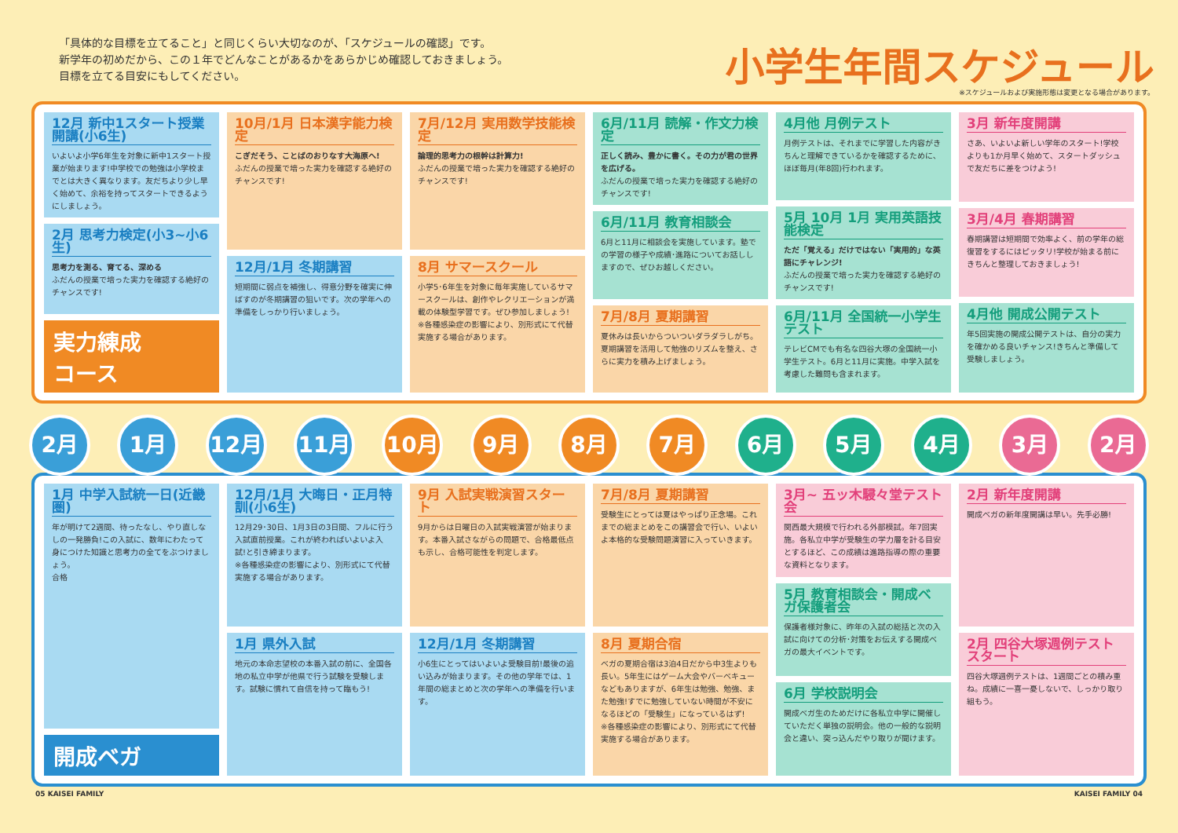「具体的な目標を立てること」と同じくらい大切なのが、「スケジュールの確認」です。
新学年の初めだから、この１年でどんなことがあるかをあらかじめ確認しておきましょう。
目標を立てる目安にもしてください。
小学生年間スケジュール
※スケジュールおよび実施形態は変更となる場合があります。
12月 新中1スタート授業開講(小6生)
いよいよ小学6年生を対象に新中1スタート授業が始まります!中学校での勉強は小学校までとは大きく異なります。友だちより少し早く始めて、余裕を持ってスタートできるようにしましょう。
2月 思考力検定(小3~小6生)
思考力を測る、育てる、深める
ふだんの授業で培った実力を確認する絶好のチャンスです!
実力練成
コース
10月/1月 日本漢字能力検定
こぎだそう、ことばのおりなす大海原へ!
ふだんの授業で培った実力を確認する絶好のチャンスです!
12月/1月 冬期講習
短期間に弱点を補強し、得意分野を確実に伸ばすのが冬期講習の狙いです。次の学年への準備をしっかり行いましょう。
7月/12月 実用数学技能検定
論理的思考力の根幹は計算力!
ふだんの授業で培った実力を確認する絶好のチャンスです!
8月 サマースクール
小学5･6年生を対象に毎年実施しているサマースクールは、創作やレクリエーションが満載の体験型学習です。ぜひ参加しましょう!
※各種感染症の影響により、別形式にて代替実施する場合があります。
6月/11月 読解・作文力検定
正しく読み、豊かに書く。その力が君の世界を広げる。
ふだんの授業で培った実力を確認する絶好のチャンスです!
6月/11月 教育相談会
6月と11月に相談会を実施しています。塾での学習の様子や成績･進路についてお話ししますので、ぜひお越しください。
7月/8月 夏期講習
夏休みは長いからついついダラダラしがち。夏期講習を活用して勉強のリズムを整え、さらに実力を積み上げましょう。
4月他 月例テスト
月例テストは、それまでに学習した内容がきちんと理解できているかを確認するために、ほぼ毎月(年8回)行われます。
5月 10月 1月 実用英語技能検定
ただ「覚える」だけではない「実用的」な英語にチャレンジ!
ふだんの授業で培った実力を確認する絶好のチャンスです!
6月/11月 全国統一小学生テスト
テレビCMでも有名な四谷大塚の全国統一小学生テスト。6月と11月に実施。中学入試を考慮した難問も含まれます。
3月 新年度開講
さあ、いよいよ新しい学年のスタート!学校よりも1か月早く始めて、スタートダッシュで友だちに差をつけよう!
3月/4月 春期講習
春期講習は短期間で効率よく、前の学年の総復習をするにはピッタリ!学校が始まる前にきちんと整理しておきましょう!
4月他 開成公開テスト
年5回実施の開成公開テストは、自分の実力を確かめる良いチャンス!きちんと準備して受験しましょう。
2月 1月 12月 11月 10月 9月 8月 7月 6月 5月 4月 3月 2月
1月 中学入試統一日(近畿圏)
年が明けて2週間、待ったなし、やり直しなしの一発勝負!この入試に、数年にわたって身につけた知識と思考力の全てをぶつけましょう。
合格
開成ベガ
12月/1月 大晦日・正月特訓(小6生)
12月29･30日、1月3日の3日間、フルに行う入試直前授業。これが終わればいよいよ入試!と引き締まります。
※各種感染症の影響により、別形式にて代替実施する場合があります。
1月 県外入試
地元の本命志望校の本番入試の前に、全国各地の私立中学が他県で行う試験を受験します。試験に慣れて自信を持って臨もう!
9月 入試実戦演習スタート
9月からは日曜日の入試実戦演習が始まります。本番入試さながらの問題で、合格最低点も示し、合格可能性を判定します。
12月/1月 冬期講習
小6生にとってはいよいよ受験目前!最後の追い込みが始まります。その他の学年では、1年間の総まとめと次の学年への準備を行います。
7月/8月 夏期講習
受験生にとっては夏はやっぱり正念場。これまでの総まとめをこの講習会で行い、いよいよ本格的な受験問題演習に入っていきます。
8月 夏期合宿
ベガの夏期合宿は3泊4日だから中3生よりも長い。5年生にはゲーム大会やバーベキューなどもありますが、6年生は勉強、勉強、また勉強!すでに勉強していない時間が不安になるほどの「受験生」になっているはず!
※各種感染症の影響により、別形式にて代替実施する場合があります。
3月~ 五ッ木駸々堂テスト会
関西最大規模で行われる外部模試。年7回実施。各私立中学が受験生の学力層を計る目安とするほど、この成績は進路指導の際の重要な資料となります。
5月 教育相談会・開成ベガ保護者会
保護者様対象に、昨年の入試の総括と次の入試に向けての分析･対策をお伝えする開成ベガの最大イベントです。
6月 学校説明会
開成ベガ生のためだけに各私立中学に開催していただく単独の説明会。他の一般的な説明会と違い、突っ込んだやり取りが聞けます。
2月 新年度開講
開成ベガの新年度開講は早い。先手必勝!
2月 四谷大塚週例テストスタート
四谷大塚週例テストは、1週間ごとの積み重ね。成績に一喜一憂しないで、しっかり取り組もう。
05 KAISEI FAMILY KAISEI FAMILY 04